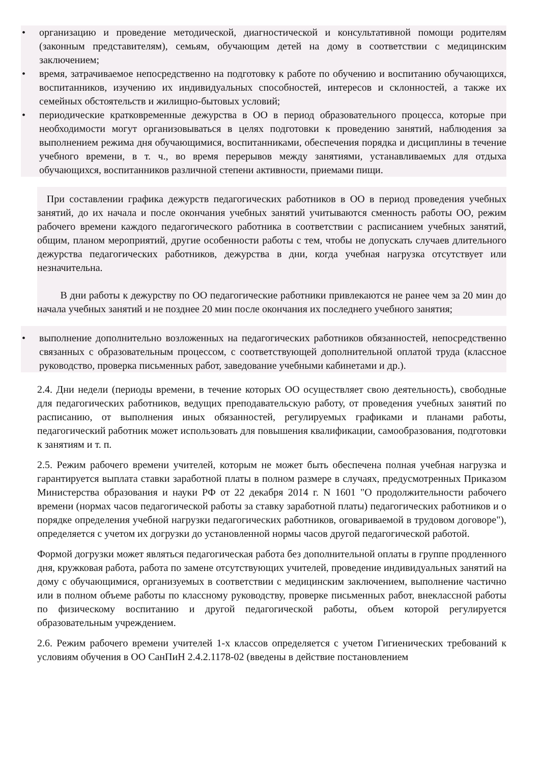• организацию и проведение методической, диагностической и консультативной помощи родителям (законным представителям), семьям, обучающим детей на дому в соответствии с медицинским заключением;
• время, затрачиваемое непосредственно на подготовку к работе по обучению и воспитанию обучающихся, воспитанников, изучению их индивидуальных способностей, интересов и склонностей, а также их семейных обстоятельств и жилищно-бытовых условий;
• периодические кратковременные дежурства в ОО в период образовательного процесса, которые при необходимости могут организовываться в целях подготовки к проведению занятий, наблюдения за выполнением режима дня обучающимися, воспитанниками, обеспечения порядка и дисциплины в течение учебного времени, в т. ч., во время перерывов между занятиями, устанавливаемых для отдыха обучающихся, воспитанников различной степени активности, приемами пищи.
При составлении графика дежурств педагогических работников в ОО в период проведения учебных занятий, до их начала и после окончания учебных занятий учитываются сменность работы ОО, режим рабочего времени каждого педагогического работника в соответствии с расписанием учебных занятий, общим, планом мероприятий, другие особенности работы с тем, чтобы не допускать случаев длительного дежурства педагогических работников, дежурства в дни, когда учебная нагрузка отсутствует или незначительна.
В дни работы к дежурству по ОО педагогические работники привлекаются не ранее чем за 20 мин до начала учебных занятий и не позднее 20 мин после окончания их последнего учебного занятия;
• выполнение дополнительно возложенных на педагогических работников обязанностей, непосредственно связанных с образовательным процессом, с соответствующей дополнительной оплатой труда (классное руководство, проверка письменных работ, заведование учебными кабинетами и др.).
2.4. Дни недели (периоды времени, в течение которых ОО осуществляет свою деятельность), свободные для педагогических работников, ведущих преподавательскую работу, от проведения учебных занятий по расписанию, от выполнения иных обязанностей, регулируемых графиками и планами работы, педагогический работник может использовать для повышения квалификации, самообразования, подготовки к занятиям и т. п.
2.5. Режим рабочего времени учителей, которым не может быть обеспечена полная учебная нагрузка и гарантируется выплата ставки заработной платы в полном размере в случаях, предусмотренных Приказом Министерства образования и науки РФ от 22 декабря 2014 г. N 1601 "О продолжительности рабочего времени (нормах часов педагогической работы за ставку заработной платы) педагогических работников и о порядке определения учебной нагрузки педагогических работников, оговариваемой в трудовом договоре"), определяется с учетом их догрузки до установленной нормы часов другой педагогической работой.
Формой догрузки может являться педагогическая работа без дополнительной оплаты в группе продленного дня, кружковая работа, работа по замене отсутствующих учителей, проведение индивидуальных занятий на дому с обучающимися, организуемых в соответствии с медицинским заключением, выполнение частично или в полном объеме работы по классному руководству, проверке письменных работ, внеклассной работы по физическому воспитанию и другой педагогической работы, объем которой регулируется образовательным учреждением.
2.6. Режим рабочего времени учителей 1-х классов определяется с учетом Гигиенических требований к условиям обучения в ОО СанПиН 2.4.2.1178-02 (введены в действие постановлением